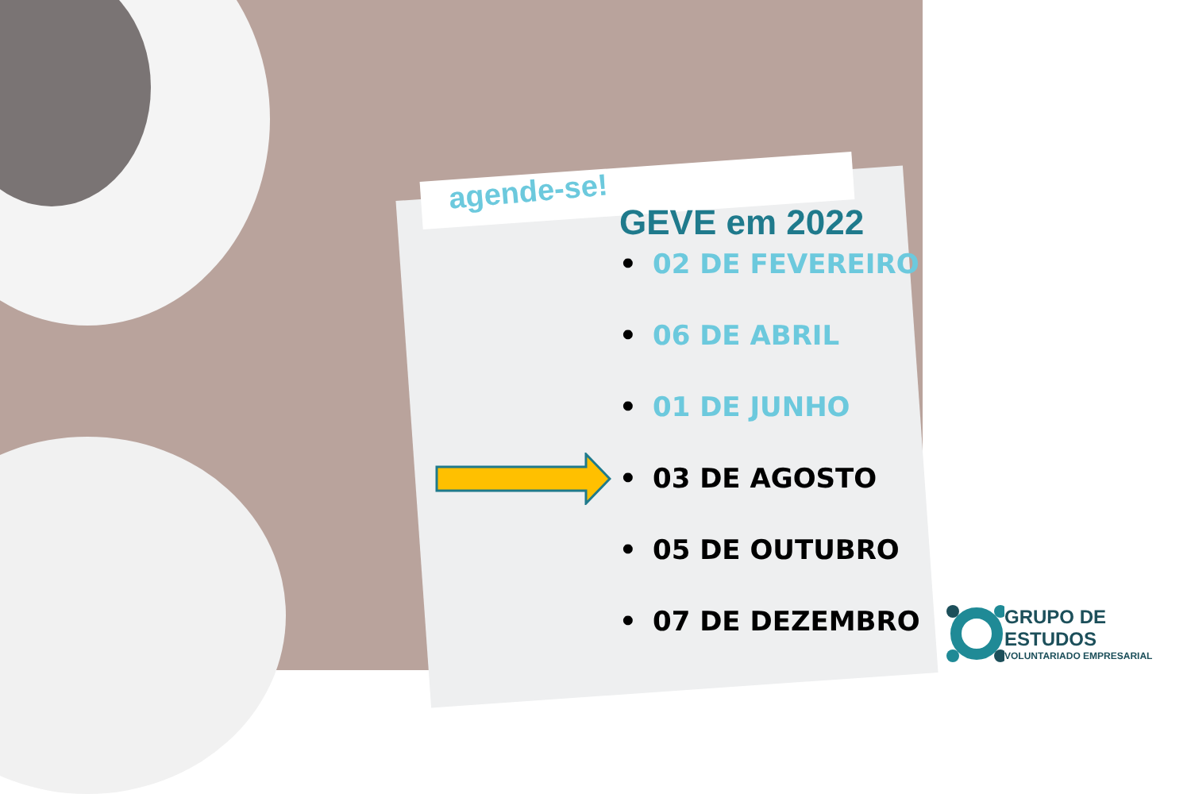agende-se!
GEVE em 2022
• 02 DE FEVEREIRO
• 06 DE ABRIL
• 01 DE JUNHO
• 03 DE AGOSTO
• 05 DE OUTUBRO
• 07 DE DEZEMBRO
GRUPO DE ESTUDOS
VOLUNTARIADO EMPRESARIAL